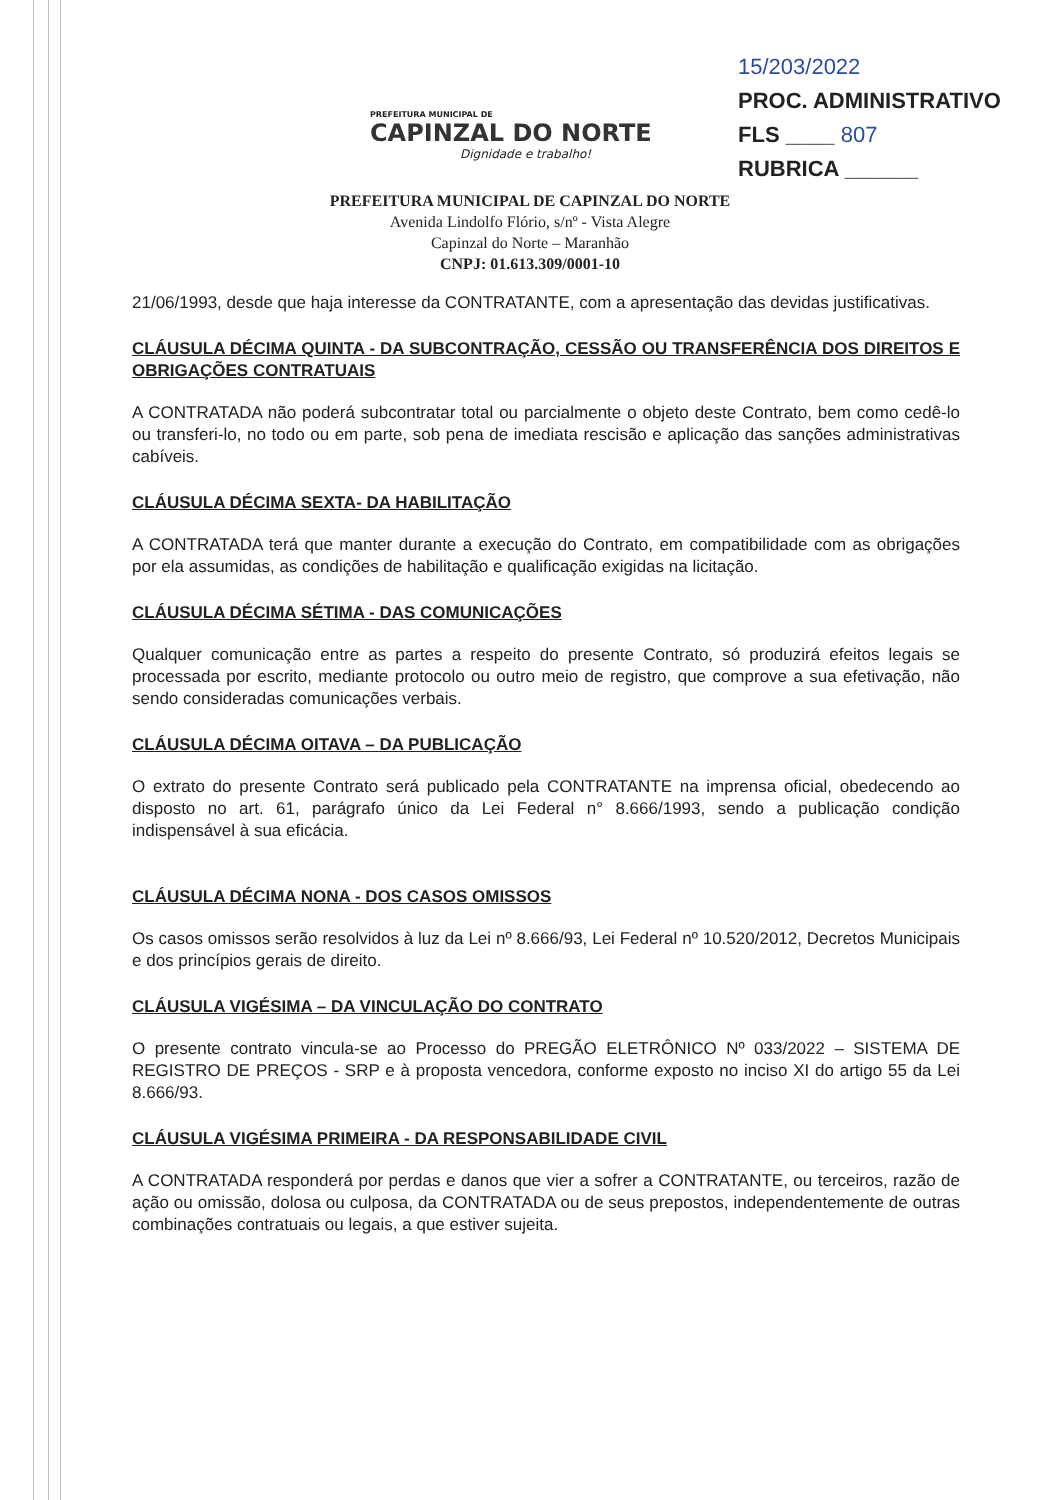PREFEITURA MUNICIPAL DE
CAPINZAL DO NORTE
Dignidade e trabalho!
15/203/2022
PROC. ADMINISTRATIVO
FLS ____ 807
RUBRICA ______
PREFEITURA MUNICIPAL DE CAPINZAL DO NORTE
Avenida Lindolfo Flório, s/nº - Vista Alegre
Capinzal do Norte – Maranhão
CNPJ: 01.613.309/0001-10
21/06/1993, desde que haja interesse da CONTRATANTE, com a apresentação das devidas justificativas.
CLÁUSULA DÉCIMA QUINTA - DA SUBCONTRAÇÃO, CESSÃO OU TRANSFERÊNCIA DOS DIREITOS E OBRIGAÇÕES CONTRATUAIS
A CONTRATADA não poderá subcontratar total ou parcialmente o objeto deste Contrato, bem como cedê-lo ou transferi-lo, no todo ou em parte, sob pena de imediata rescisão e aplicação das sanções administrativas cabíveis.
CLÁUSULA DÉCIMA SEXTA- DA HABILITAÇÃO
A CONTRATADA terá que manter durante a execução do Contrato, em compatibilidade com as obrigações por ela assumidas, as condições de habilitação e qualificação exigidas na licitação.
CLÁUSULA DÉCIMA SÉTIMA - DAS COMUNICAÇÕES
Qualquer comunicação entre as partes a respeito do presente Contrato, só produzirá efeitos legais se processada por escrito, mediante protocolo ou outro meio de registro, que comprove a sua efetivação, não sendo consideradas comunicações verbais.
CLÁUSULA DÉCIMA OITAVA – DA PUBLICAÇÃO
O extrato do presente Contrato será publicado pela CONTRATANTE na imprensa oficial, obedecendo ao disposto no art. 61, parágrafo único da Lei Federal n° 8.666/1993, sendo a publicação condição indispensável à sua eficácia.
CLÁUSULA DÉCIMA NONA - DOS CASOS OMISSOS
Os casos omissos serão resolvidos à luz da Lei nº 8.666/93, Lei Federal nº 10.520/2012, Decretos Municipais e dos princípios gerais de direito.
CLÁUSULA VIGÉSIMA – DA VINCULAÇÃO DO CONTRATO
O presente contrato vincula-se ao Processo do PREGÃO ELETRÔNICO Nº 033/2022 – SISTEMA DE REGISTRO DE PREÇOS - SRP e à proposta vencedora, conforme exposto no inciso XI do artigo 55 da Lei 8.666/93.
CLÁUSULA VIGÉSIMA PRIMEIRA - DA RESPONSABILIDADE CIVIL
A CONTRATADA responderá por perdas e danos que vier a sofrer a CONTRATANTE, ou terceiros, razão de ação ou omissão, dolosa ou culposa, da CONTRATADA ou de seus prepostos, independentemente de outras combinações contratuais ou legais, a que estiver sujeita.